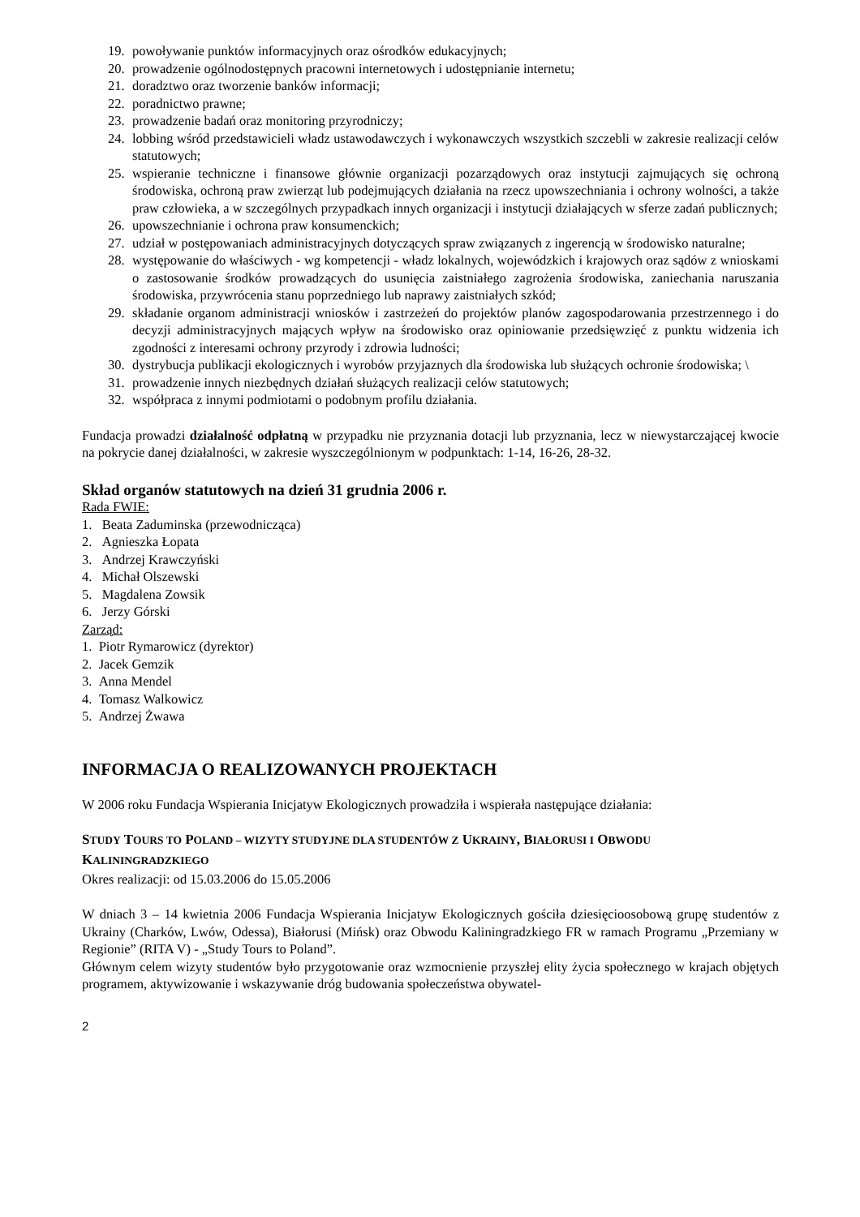19. powoływanie punktów informacyjnych oraz ośrodków edukacyjnych;
20. prowadzenie ogólnodostępnych pracowni internetowych i udostępnianie internetu;
21. doradztwo oraz tworzenie banków informacji;
22. poradnictwo prawne;
23. prowadzenie badań oraz monitoring przyrodniczy;
24. lobbing wśród przedstawicieli władz ustawodawczych i wykonawczych wszystkich szczebli w zakresie realizacji celów statutowych;
25. wspieranie techniczne i finansowe głównie organizacji pozarządowych oraz instytucji zajmujących się ochroną środowiska, ochroną praw zwierząt lub podejmujących działania na rzecz upowszechniania i ochrony wolności, a także praw człowieka, a w szczególnych przypadkach innych organizacji i instytucji działających w sferze zadań publicznych;
26. upowszechnianie i ochrona praw konsumenckich;
27. udział w postępowaniach administracyjnych dotyczących spraw związanych z ingerencją w środowisko naturalne;
28. występowanie do właściwych - wg kompetencji - władz lokalnych, wojewódzkich i krajowych oraz sądów z wnioskami o zastosowanie środków prowadzących do usunięcia zaistniałego zagrożenia środowiska, zaniechania naruszania środowiska, przywrócenia stanu poprzedniego lub naprawy zaistniałych szkód;
29. składanie organom administracji wniosków i zastrzeżeń do projektów planów zagospodarowania przestrzennego i do decyzji administracyjnych mających wpływ na środowisko oraz opiniowanie przedsięwzięć z punktu widzenia ich zgodności z interesami ochrony przyrody i zdrowia ludności;
30. dystrybucja publikacji ekologicznych i wyrobów przyjaznych dla środowiska lub służących ochronie środowiska; \
31. prowadzenie innych niezbędnych działań służących realizacji celów statutowych;
32. współpraca z innymi podmiotami o podobnym profilu działania.
Fundacja prowadzi działalność odpłatną w przypadku nie przyznania dotacji lub przyznania, lecz w niewystarczającej kwocie na pokrycie danej działalności, w zakresie wyszczególnionym w podpunktach: 1-14, 16-26, 28-32.
Skład organów statutowych na dzień 31 grudnia 2006 r.
Rada FWIE:
1. Beata Zaduminska (przewodnicząca)
2. Agnieszka Łopata
3. Andrzej Krawczyński
4. Michał Olszewski
5. Magdalena Zowsik
6. Jerzy Górski
Zarząd:
1. Piotr Rymarowicz (dyrektor)
2. Jacek Gemzik
3. Anna Mendel
4. Tomasz Walkowicz
5. Andrzej Żwawa
INFORMACJA O REALIZOWANYCH PROJEKTACH
W 2006 roku Fundacja Wspierania Inicjatyw Ekologicznych prowadziła i wspierała następujące działania:
STUDY TOURS TO POLAND – WIZYTY STUDYJNE DLA STUDENTÓW Z UKRAINY, BIAŁORUSI I OBWODU KALININGRADZKIEGO
Okres realizacji: od 15.03.2006 do 15.05.2006
W dniach 3 – 14 kwietnia 2006 Fundacja Wspierania Inicjatyw Ekologicznych gościła dziesięcioosobową grupę studentów z Ukrainy (Charków, Lwów, Odessa), Białorusi (Mińsk) oraz Obwodu Kaliningradzkiego FR w ramach Programu „Przemiany w Regionie” (RITA V) - „Study Tours to Poland”.
Głównym celem wizyty studentów było przygotowanie oraz wzmocnienie przyszłej elity życia społecznego w krajach objętych programem, aktywizowanie i wskazywanie dróg budowania społeczeństwa obywatel-
2